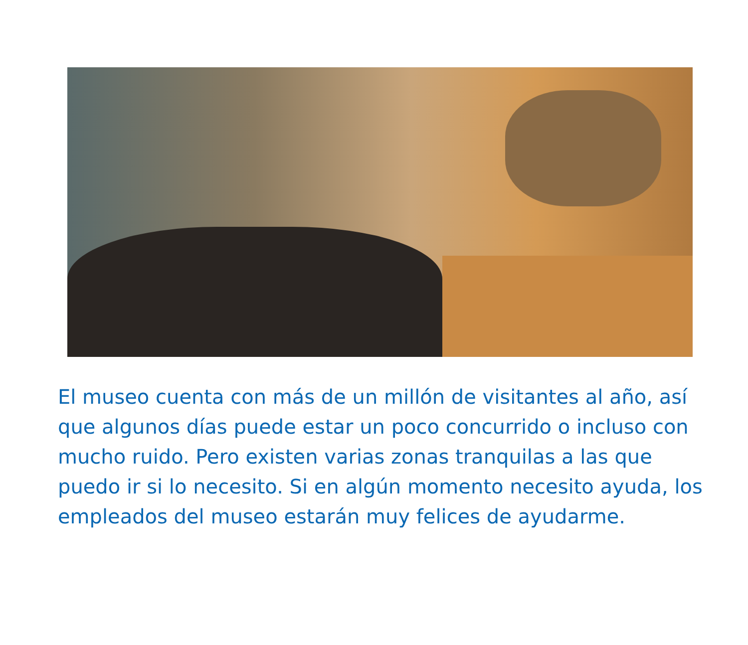El museo cuenta con más de un millón de visitantes al año, así que algunos días puede estar un poco concurrido o incluso con mucho ruido. Pero existen varias zonas tranquilas a las que puedo ir si lo necesito. Si en algún momento necesito ayuda, los empleados del museo estarán muy felices de ayudarme.